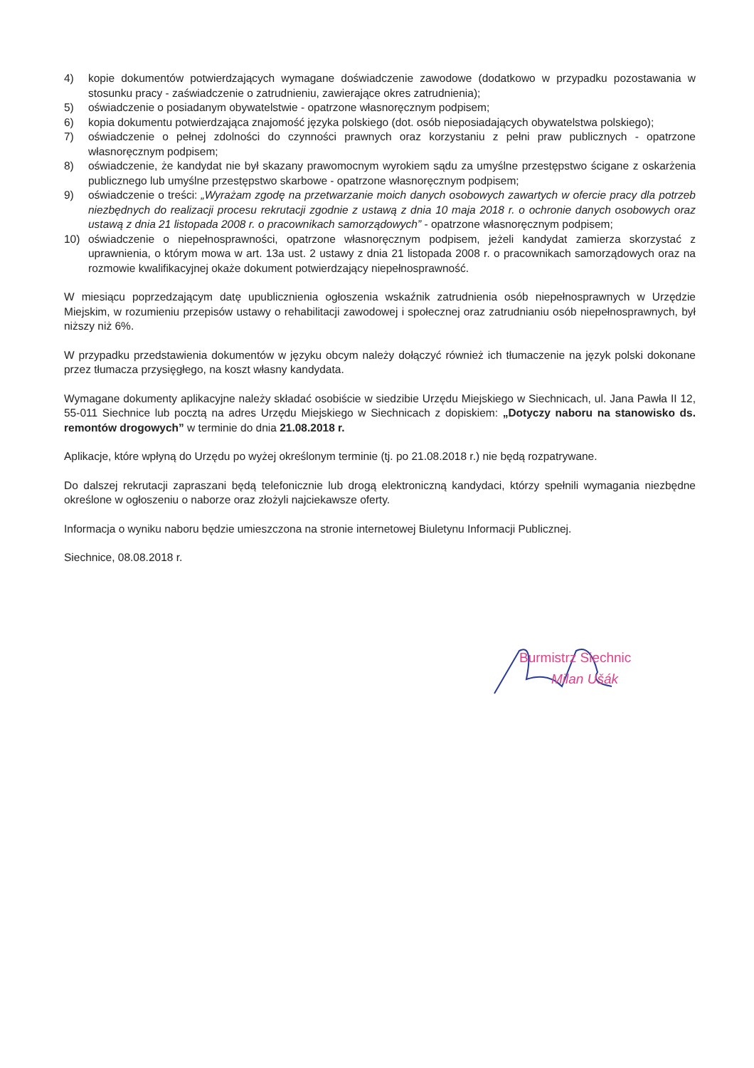4) kopie dokumentów potwierdzających wymagane doświadczenie zawodowe (dodatkowo w przypadku pozostawania w stosunku pracy - zaświadczenie o zatrudnieniu, zawierające okres zatrudnienia);
5) oświadczenie o posiadanym obywatelstwie - opatrzone własnoręcznym podpisem;
6) kopia dokumentu potwierdzająca znajomość języka polskiego (dot. osób nieposiadających obywatelstwa polskiego);
7) oświadczenie o pełnej zdolności do czynności prawnych oraz korzystaniu z pełni praw publicznych - opatrzone własnoręcznym podpisem;
8) oświadczenie, że kandydat nie był skazany prawomocnym wyrokiem sądu za umyślne przestępstwo ścigane z oskarżenia publicznego lub umyślne przestępstwo skarbowe - opatrzone własnoręcznym podpisem;
9) oświadczenie o treści: „Wyrażam zgodę na przetwarzanie moich danych osobowych zawartych w ofercie pracy dla potrzeb niezbędnych do realizacji procesu rekrutacji zgodnie z ustawą z dnia 10 maja 2018 r. o ochronie danych osobowych oraz ustawą z dnia 21 listopada 2008 r. o pracownikach samorządowych” - opatrzone własnoręcznym podpisem;
10) oświadczenie o niepełnosprawności, opatrzone własnoręcznym podpisem, jeżeli kandydat zamierza skorzystać z uprawnienia, o którym mowa w art. 13a ust. 2 ustawy z dnia 21 listopada 2008 r. o pracownikach samorządowych oraz na rozmowie kwalifikacyjnej okaże dokument potwierdzający niepełnosprawność.
W miesiącu poprzedzającym datę upublicznienia ogłoszenia wskaźnik zatrudnienia osób niepełnosprawnych w Urzędzie Miejskim, w rozumieniu przepisów ustawy o rehabilitacji zawodowej i społecznej oraz zatrudnianiu osób niepełnosprawnych, był niższy niż 6%.
W przypadku przedstawienia dokumentów w języku obcym należy dołączyć również ich tłumaczenie na język polski dokonane przez tłumacza przysięgłego, na koszt własny kandydata.
Wymagane dokumenty aplikacyjne należy składać osobiście w siedzibie Urzędu Miejskiego w Siechnicach, ul. Jana Pawła II 12, 55-011 Siechnice lub pocztą na adres Urzędu Miejskiego w Siechnicach z dopiskiem: „Dotyczy naboru na stanowisko ds. remontów drogowych” w terminie do dnia 21.08.2018 r.
Aplikacje, które wpłyną do Urzędu po wyżej określonym terminie (tj. po 21.08.2018 r.) nie będą rozpatrywane.
Do dalszej rekrutacji zapraszani będą telefonicznie lub drogą elektroniczną kandydaci, którzy spełnili wymagania niezbędne określone w ogłoszeniu o naborze oraz złożyli najciekawsze oferty.
Informacja o wyniku naboru będzie umieszczona na stronie internetowej Biuletynu Informacji Publicznej.
Siechnice, 08.08.2018 r.
Burmistrz Siechnic
Milan Ušák